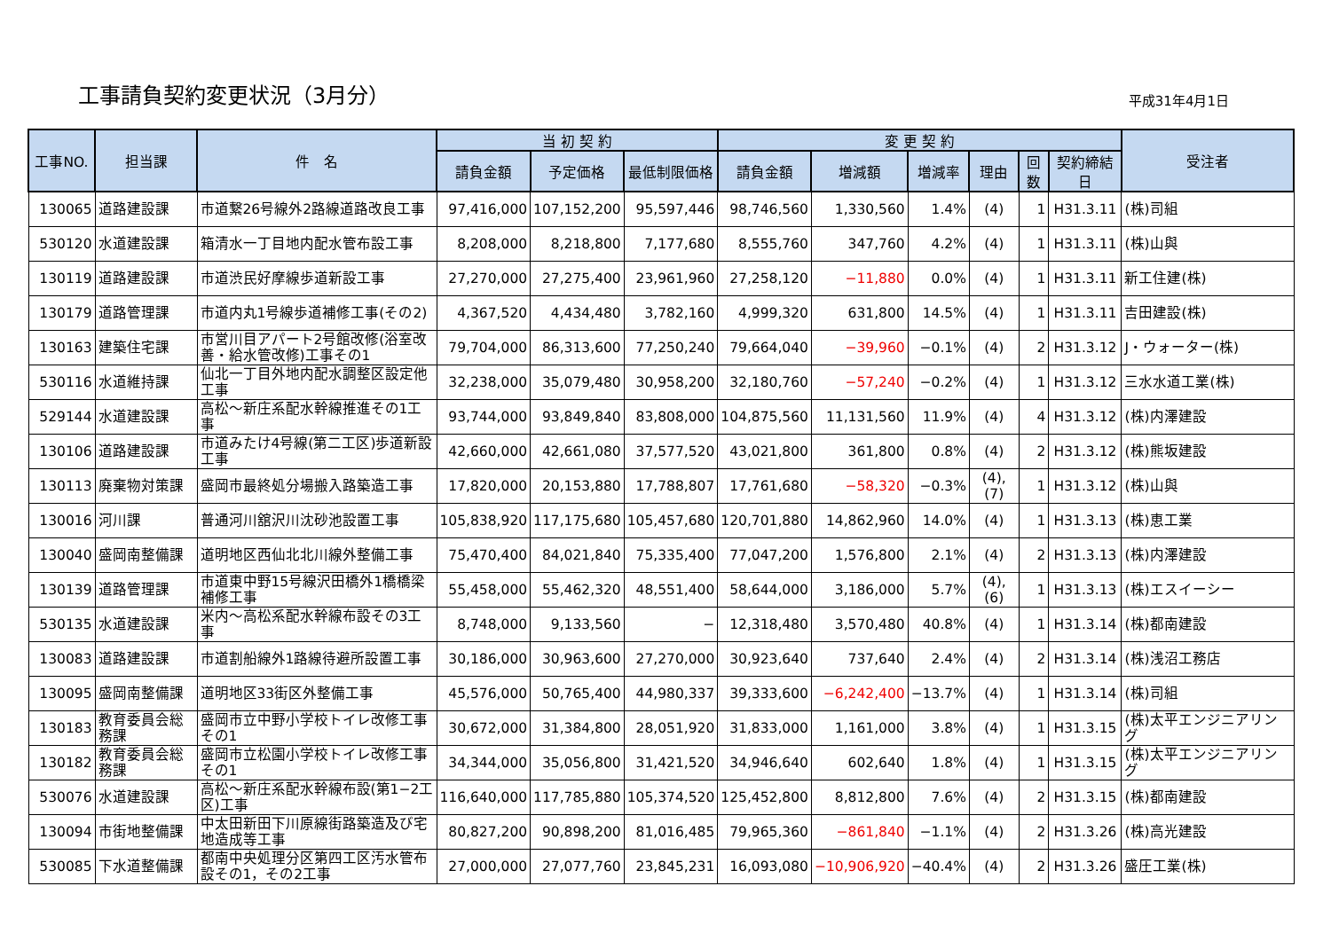工事請負契約変更状況（3月分）
平成31年4月1日
| 工事NO. | 担当課 | 件 名 | 当 初 契 約 | | | 変 更 契 約 | | | | | | 受注者 |
| --- | --- | --- | --- | --- | --- | --- | --- | --- | --- | --- | --- | --- |
| | | | 請負金額 | 予定価格 | 最低制限価格 | 請負金額 | 増減額 | 増減率 | 理由 | 回数 | 契約締結日 | |
| 130065 | 道路建設課 | 市道繋26号線外2路線道路改良工事 | 97,416,000 | 107,152,200 | 95,597,446 | 98,746,560 | 1,330,560 | 1.4% | (4) | 1 | H31.3.11 | (株)司組 |
| 530120 | 水道建設課 | 箱清水一丁目地内配水管布設工事 | 8,208,000 | 8,218,800 | 7,177,680 | 8,555,760 | 347,760 | 4.2% | (4) | 1 | H31.3.11 | (株)山與 |
| 130119 | 道路建設課 | 市道渋民好摩線歩道新設工事 | 27,270,000 | 27,275,400 | 23,961,960 | 27,258,120 | −11,880 | 0.0% | (4) | 1 | H31.3.11 | 新工住建(株) |
| 130179 | 道路管理課 | 市道内丸1号線歩道補修工事(その2) | 4,367,520 | 4,434,480 | 3,782,160 | 4,999,320 | 631,800 | 14.5% | (4) | 1 | H31.3.11 | 吉田建設(株) |
| 130163 | 建築住宅課 | 市営川目アパート2号館改修(浴室改善・給水管改修)工事その1 | 79,704,000 | 86,313,600 | 77,250,240 | 79,664,040 | −39,960 | −0.1% | (4) | 2 | H31.3.12 | J・ウォーター(株) |
| 530116 | 水道維持課 | 仙北一丁目外地内配水調整区設定他工事 | 32,238,000 | 35,079,480 | 30,958,200 | 32,180,760 | −57,240 | −0.2% | (4) | 1 | H31.3.12 | 三水水道工業(株) |
| 529144 | 水道建設課 | 高松～新庄系配水幹線推進その1工事 | 93,744,000 | 93,849,840 | 83,808,000 | 104,875,560 | 11,131,560 | 11.9% | (4) | 4 | H31.3.12 | (株)内澤建設 |
| 130106 | 道路建設課 | 市道みたけ4号線(第二工区)歩道新設工事 | 42,660,000 | 42,661,080 | 37,577,520 | 43,021,800 | 361,800 | 0.8% | (4) | 2 | H31.3.12 | (株)熊坂建設 |
| 130113 | 廃棄物対策課 | 盛岡市最終処分場搬入路築造工事 | 17,820,000 | 20,153,880 | 17,788,807 | 17,761,680 | −58,320 | −0.3% | (4),(7) | 1 | H31.3.12 | (株)山與 |
| 130016 | 河川課 | 普通河川舘沢川沈砂池設置工事 | 105,838,920 | 117,175,680 | 105,457,680 | 120,701,880 | 14,862,960 | 14.0% | (4) | 1 | H31.3.13 | (株)恵工業 |
| 130040 | 盛岡南整備課 | 道明地区西仙北北川線外整備工事 | 75,470,400 | 84,021,840 | 75,335,400 | 77,047,200 | 1,576,800 | 2.1% | (4) | 2 | H31.3.13 | (株)内澤建設 |
| 130139 | 道路管理課 | 市道東中野15号線沢田橋外1橋橋梁補修工事 | 55,458,000 | 55,462,320 | 48,551,400 | 58,644,000 | 3,186,000 | 5.7% | (4),(6) | 1 | H31.3.13 | (株)エスイーシー |
| 530135 | 水道建設課 | 米内～高松系配水幹線布設その3工事 | 8,748,000 | 9,133,560 | − | 12,318,480 | 3,570,480 | 40.8% | (4) | 1 | H31.3.14 | (株)都南建設 |
| 130083 | 道路建設課 | 市道割船線外1路線待避所設置工事 | 30,186,000 | 30,963,600 | 27,270,000 | 30,923,640 | 737,640 | 2.4% | (4) | 2 | H31.3.14 | (株)浅沼工務店 |
| 130095 | 盛岡南整備課 | 道明地区33街区外整備工事 | 45,576,000 | 50,765,400 | 44,980,337 | 39,333,600 | −6,242,400 | −13.7% | (4) | 1 | H31.3.14 | (株)司組 |
| 130183 | 教育委員会総務課 | 盛岡市立中野小学校トイレ改修工事その1 | 30,672,000 | 31,384,800 | 28,051,920 | 31,833,000 | 1,161,000 | 3.8% | (4) | 1 | H31.3.15 | (株)太平エンジニアリング |
| 130182 | 教育委員会総務課 | 盛岡市立松園小学校トイレ改修工事その1 | 34,344,000 | 35,056,800 | 31,421,520 | 34,946,640 | 602,640 | 1.8% | (4) | 1 | H31.3.15 | (株)太平エンジニアリング |
| 530076 | 水道建設課 | 高松～新庄系配水幹線布設(第1−2工区)工事 | 116,640,000 | 117,785,880 | 105,374,520 | 125,452,800 | 8,812,800 | 7.6% | (4) | 2 | H31.3.15 | (株)都南建設 |
| 130094 | 市街地整備課 | 中太田新田下川原線街路築造及び宅地造成等工事 | 80,827,200 | 90,898,200 | 81,016,485 | 79,965,360 | −861,840 | −1.1% | (4) | 2 | H31.3.26 | (株)高光建設 |
| 530085 | 下水道整備課 | 都南中央処理分区第四工区汚水管布設その1，その2工事 | 27,000,000 | 27,077,760 | 23,845,231 | 16,093,080 | −10,906,920 | −40.4% | (4) | 2 | H31.3.26 | 盛圧工業(株) |